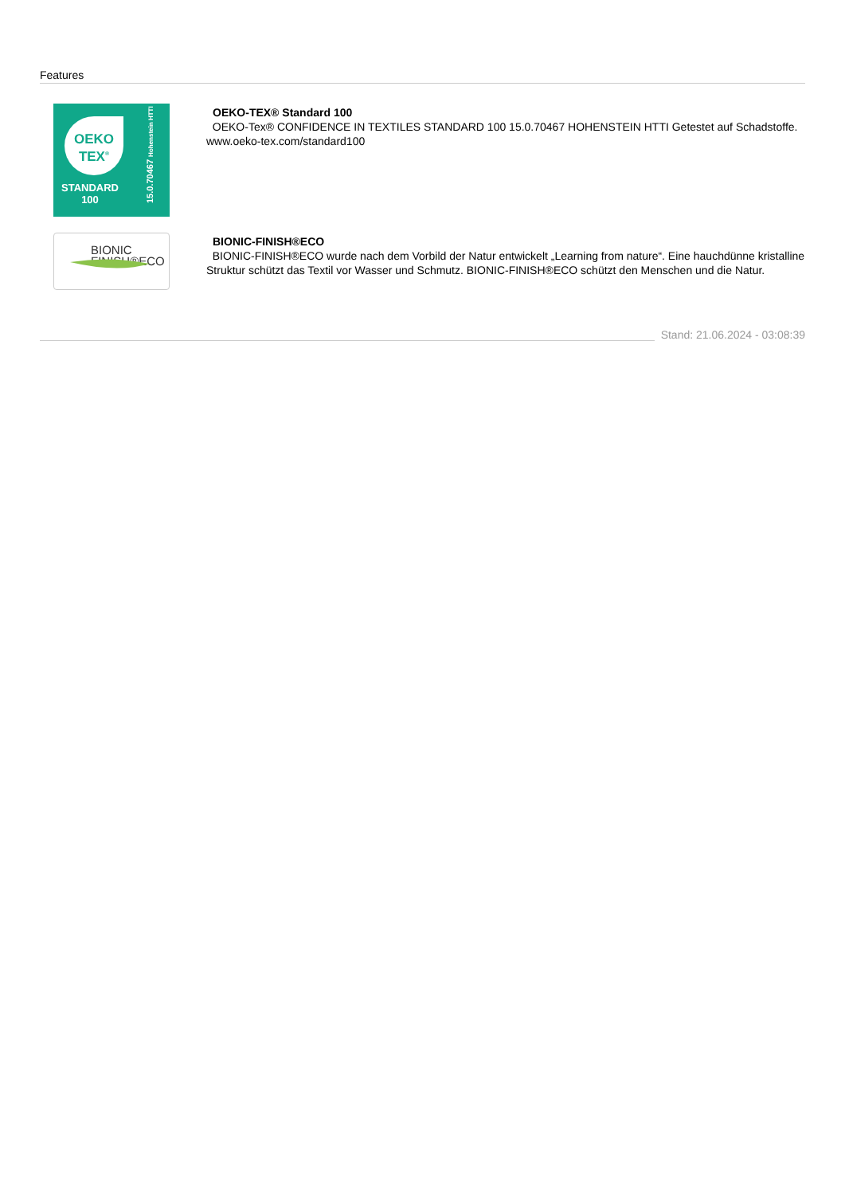Features
OEKO
TEX<sup>®</sup>
STANDARD
100
15.0.70467 Hohenstein HTTI
OEKO-TEX® Standard 100
OEKO-Tex® CONFIDENCE IN TEXTILES STANDARD 100 15.0.70467 HOHENSTEIN HTTI Getestet auf Schadstoffe. www.oeko-tex.com/standard100
BIONIC
FINISH®ECO
BIONIC-FINISH®ECO
BIONIC-FINISH®ECO wurde nach dem Vorbild der Natur entwickelt „Learning from nature“. Eine hauchdünne kristalline Struktur schützt das Textil vor Wasser und Schmutz. BIONIC-FINISH®ECO schützt den Menschen und die Natur.
Stand: 21.06.2024 - 03:08:39